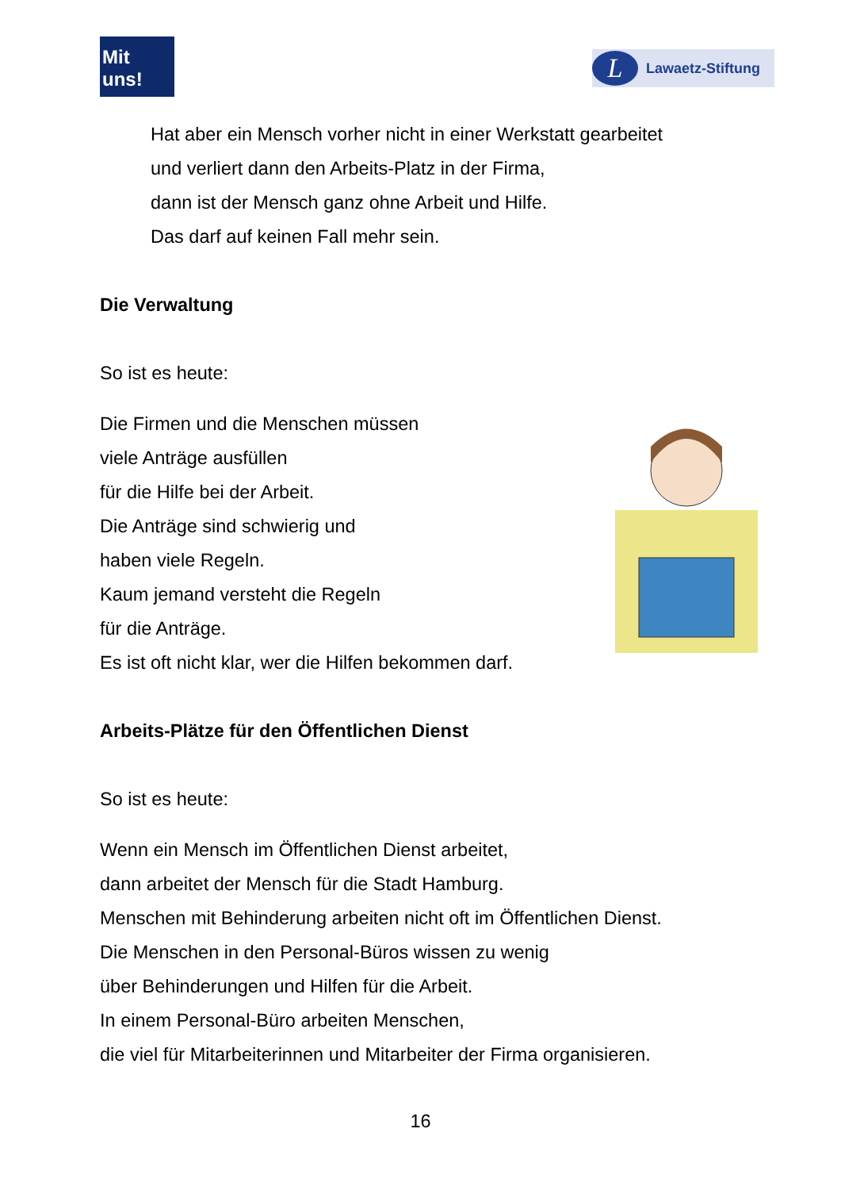Mit uns!
L
Lawaetz-Stiftung
Hat aber ein Mensch vorher nicht in einer Werkstatt gearbeitet
und verliert dann den Arbeits-Platz in der Firma,
dann ist der Mensch ganz ohne Arbeit und Hilfe.
Das darf auf keinen Fall mehr sein.
Die Verwaltung
So ist es heute:
Die Firmen und die Menschen müssen
viele Anträge ausfüllen
für die Hilfe bei der Arbeit.
Die Anträge sind schwierig und
haben viele Regeln.
Kaum jemand versteht die Regeln
für die Anträge.
Es ist oft nicht klar, wer die Hilfen bekommen darf.
Arbeits-Plätze für den Öffentlichen Dienst
So ist es heute:
Wenn ein Mensch im Öffentlichen Dienst arbeitet,
dann arbeitet der Mensch für die Stadt Hamburg.
Menschen mit Behinderung arbeiten nicht oft im Öffentlichen Dienst.
Die Menschen in den Personal-Büros wissen zu wenig
über Behinderungen und Hilfen für die Arbeit.
In einem Personal-Büro arbeiten Menschen,
die viel für Mitarbeiterinnen und Mitarbeiter der Firma organisieren.
16